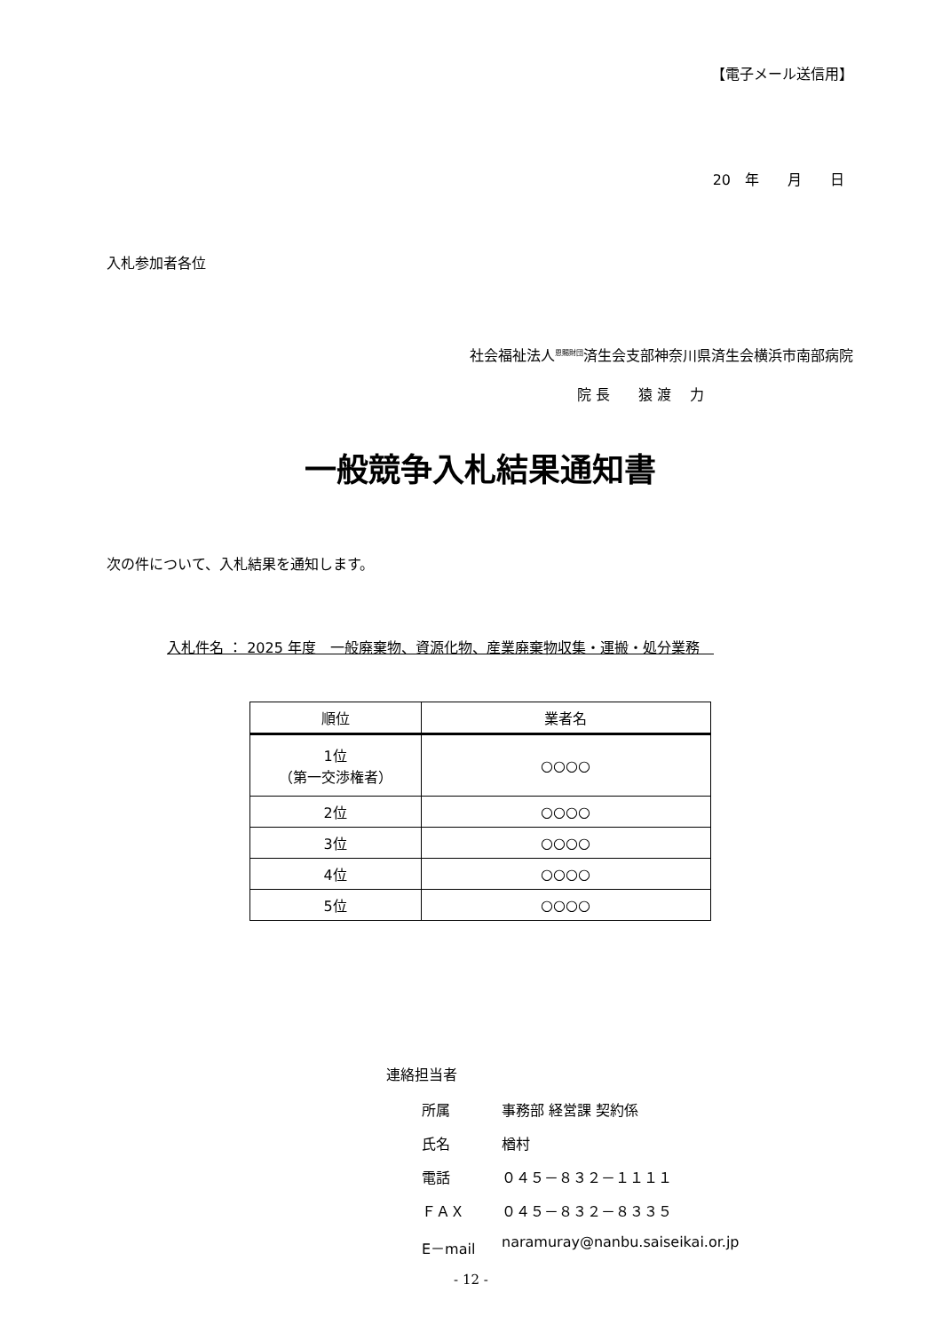【電子メール送信用】
20　年　　月　　日
入札参加者各位
社会福祉法人<sup>恩賜財団</sup>済生会支部神奈川県済生会横浜市南部病院
院 長　　猿 渡　 力
一般競争入札結果通知書
次の件について、入札結果を通知します。
入札件名 ： 2025 年度　一般廃棄物、資源化物、産業廃棄物収集・運搬・処分業務　
| 順位 | 業者名 |
| --- | --- |
| 1位 （第一交渉権者） | ○○○○ |
| 2位 | ○○○○ |
| 3位 | ○○○○ |
| 4位 | ○○○○ |
| 5位 | ○○○○ |
連絡担当者
所属 事務部 経営課 契約係
氏名 楢村
電話 ０４５－８３２－１１１１
ＦＡＸ ０４５－８３２－８３３５
E－mail naramuray@nanbu.saiseikai.or.jp
- 12 -